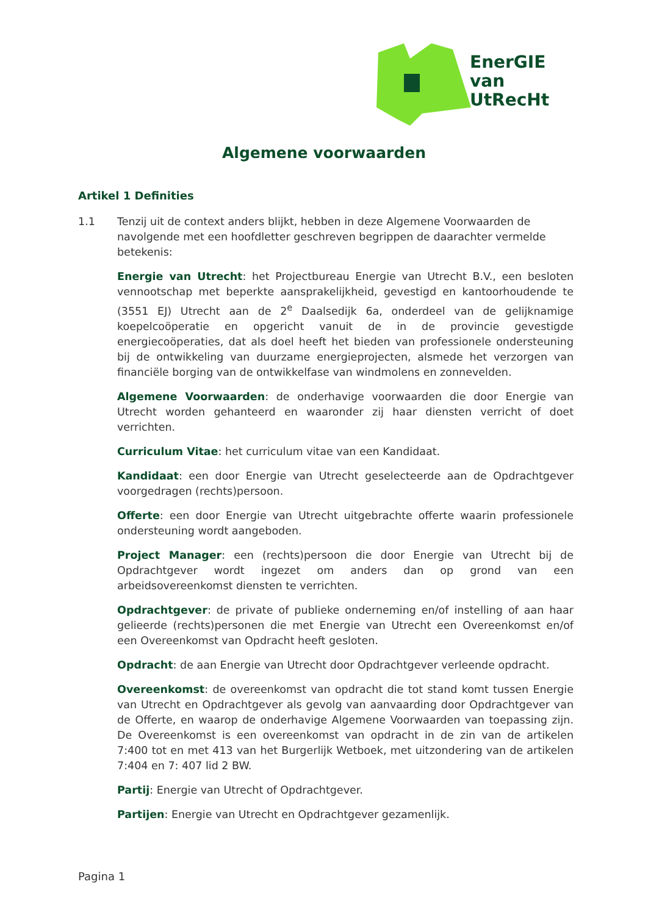EnerGIE
van
UtRecHt
Algemene voorwaarden
Artikel 1 Definities
1.1 Tenzij uit de context anders blijkt, hebben in deze Algemene Voorwaarden de navolgende met een hoofdletter geschreven begrippen de daarachter vermelde betekenis:
Energie van Utrecht: het Projectbureau Energie van Utrecht B.V., een besloten vennootschap met beperkte aansprakelijkheid, gevestigd en kantoorhoudende te (3551 EJ) Utrecht aan de 2<sup>e</sup> Daalsedijk 6a, onderdeel van de gelijknamige koepelcoöperatie en opgericht vanuit de in de provincie gevestigde energiecoöperaties, dat als doel heeft het bieden van professionele ondersteuning bij de ontwikkeling van duurzame energieprojecten, alsmede het verzorgen van financiële borging van de ontwikkelfase van windmolens en zonnevelden.
Algemene Voorwaarden: de onderhavige voorwaarden die door Energie van Utrecht worden gehanteerd en waaronder zij haar diensten verricht of doet verrichten.
Curriculum Vitae: het curriculum vitae van een Kandidaat.
Kandidaat: een door Energie van Utrecht geselecteerde aan de Opdrachtgever voorgedragen (rechts)persoon.
Offerte: een door Energie van Utrecht uitgebrachte offerte waarin professionele ondersteuning wordt aangeboden.
Project Manager: een (rechts)persoon die door Energie van Utrecht bij de Opdrachtgever wordt ingezet om anders dan op grond van een arbeidsovereenkomst diensten te verrichten.
Opdrachtgever: de private of publieke onderneming en/of instelling of aan haar gelieerde (rechts)personen die met Energie van Utrecht een Overeenkomst en/of een Overeenkomst van Opdracht heeft gesloten.
Opdracht: de aan Energie van Utrecht door Opdrachtgever verleende opdracht.
Overeenkomst: de overeenkomst van opdracht die tot stand komt tussen Energie van Utrecht en Opdrachtgever als gevolg van aanvaarding door Opdrachtgever van de Offerte, en waarop de onderhavige Algemene Voorwaarden van toepassing zijn. De Overeenkomst is een overeenkomst van opdracht in de zin van de artikelen 7:400 tot en met 413 van het Burgerlijk Wetboek, met uitzondering van de artikelen 7:404 en 7: 407 lid 2 BW.
Partij: Energie van Utrecht of Opdrachtgever.
Partijen: Energie van Utrecht en Opdrachtgever gezamenlijk.
Pagina 1